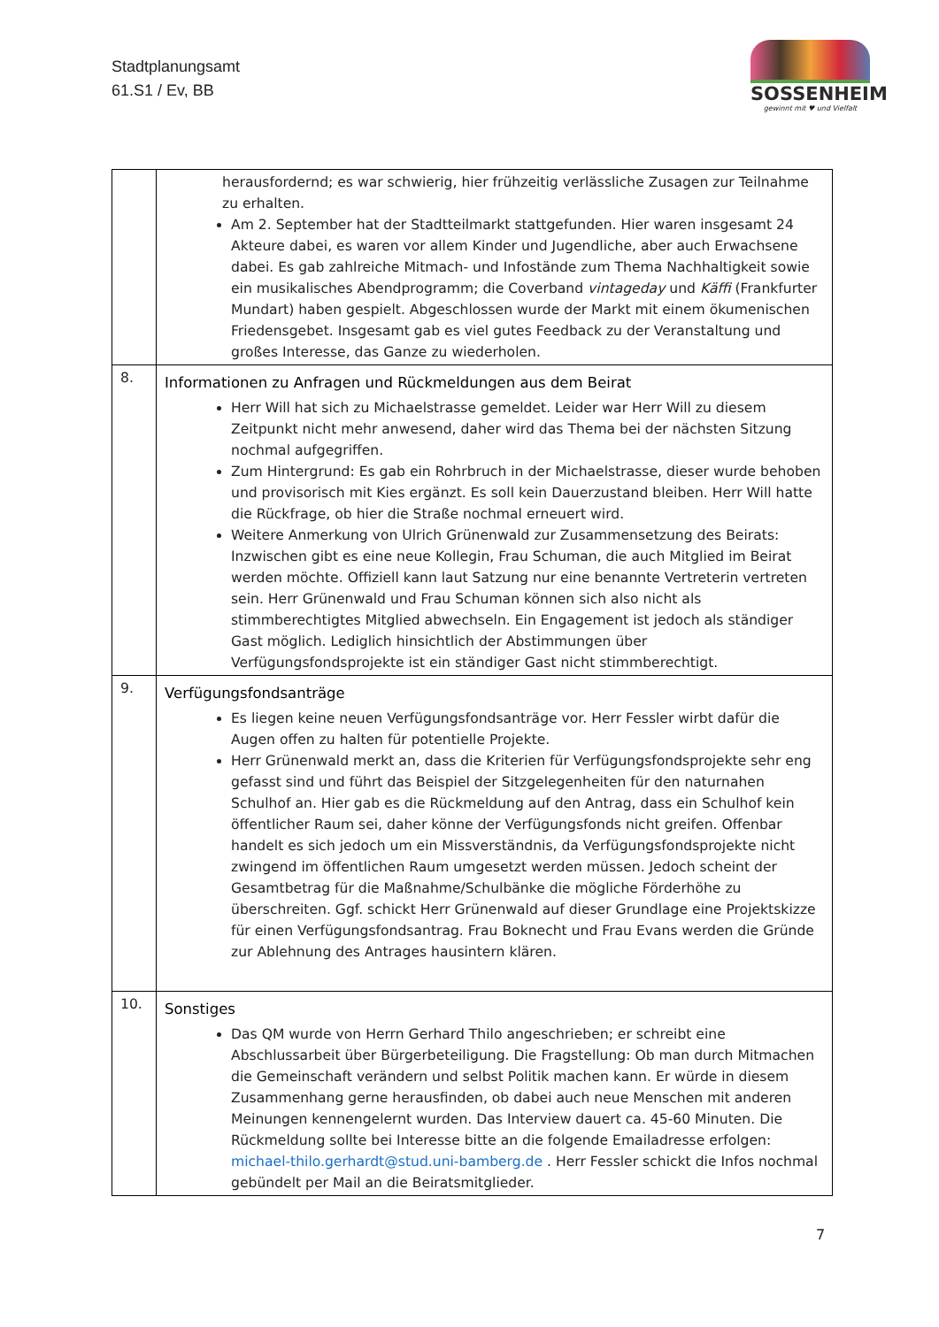Stadtplanungsamt
61.S1 / Ev, BB
SOSSENHEIM
gewinnt mit ♥ und Vielfalt
| | herausfordernd; es war schwierig, hier frühzeitig verlässliche Zusagen zur Teilnahme zu erhalten. Am 2. September hat der Stadtteilmarkt stattgefunden. Hier waren insgesamt 24 Akteure dabei, es waren vor allem Kinder und Jugendliche, aber auch Erwachsene dabei. Es gab zahlreiche Mitmach- und Infostände zum Thema Nachhaltigkeit sowie ein musikalisches Abendprogramm; die Coverband vintageday und Käffi (Frankfurter Mundart) haben gespielt. Abgeschlossen wurde der Markt mit einem ökumenischen Friedensgebet. Insgesamt gab es viel gutes Feedback zu der Veranstaltung und großes Interesse, das Ganze zu wiederholen. |
| 8. | Informationen zu Anfragen und Rückmeldungen aus dem Beirat Herr Will hat sich zu Michaelstrasse gemeldet. Leider war Herr Will zu diesem Zeitpunkt nicht mehr anwesend, daher wird das Thema bei der nächsten Sitzung nochmal aufgegriffen. Zum Hintergrund: Es gab ein Rohrbruch in der Michaelstrasse, dieser wurde behoben und provisorisch mit Kies ergänzt. Es soll kein Dauerzustand bleiben. Herr Will hatte die Rückfrage, ob hier die Straße nochmal erneuert wird. Weitere Anmerkung von Ulrich Grünenwald zur Zusammensetzung des Beirats: Inzwischen gibt es eine neue Kollegin, Frau Schuman, die auch Mitglied im Beirat werden möchte. Offiziell kann laut Satzung nur eine benannte Vertreterin vertreten sein. Herr Grünenwald und Frau Schuman können sich also nicht als stimmberechtigtes Mitglied abwechseln. Ein Engagement ist jedoch als ständiger Gast möglich. Lediglich hinsichtlich der Abstimmungen über Verfügungsfondsprojekte ist ein ständiger Gast nicht stimmberechtigt. |
| 9. | Verfügungsfondsanträge Es liegen keine neuen Verfügungsfondsanträge vor. Herr Fessler wirbt dafür die Augen offen zu halten für potentielle Projekte. Herr Grünenwald merkt an, dass die Kriterien für Verfügungsfondsprojekte sehr eng gefasst sind und führt das Beispiel der Sitzgelegenheiten für den naturnahen Schulhof an. Hier gab es die Rückmeldung auf den Antrag, dass ein Schulhof kein öffentlicher Raum sei, daher könne der Verfügungsfonds nicht greifen. Offenbar handelt es sich jedoch um ein Missverständnis, da Verfügungsfondsprojekte nicht zwingend im öffentlichen Raum umgesetzt werden müssen. Jedoch scheint der Gesamtbetrag für die Maßnahme/Schulbänke die mögliche Förderhöhe zu überschreiten. Ggf. schickt Herr Grünenwald auf dieser Grundlage eine Projektskizze für einen Verfügungsfondsantrag. Frau Boknecht und Frau Evans werden die Gründe zur Ablehnung des Antrages hausintern klären. |
| 10. | Sonstiges Das QM wurde von Herrn Gerhard Thilo angeschrieben; er schreibt eine Abschlussarbeit über Bürgerbeteiligung. Die Fragstellung: Ob man durch Mitmachen die Gemeinschaft verändern und selbst Politik machen kann. Er würde in diesem Zusammenhang gerne herausfinden, ob dabei auch neue Menschen mit anderen Meinungen kennengelernt wurden. Das Interview dauert ca. 45-60 Minuten. Die Rückmeldung sollte bei Interesse bitte an die folgende Emailadresse erfolgen: michael-thilo.gerhardt@stud.uni-bamberg.de . Herr Fessler schickt die Infos nochmal gebündelt per Mail an die Beiratsmitglieder. |
7